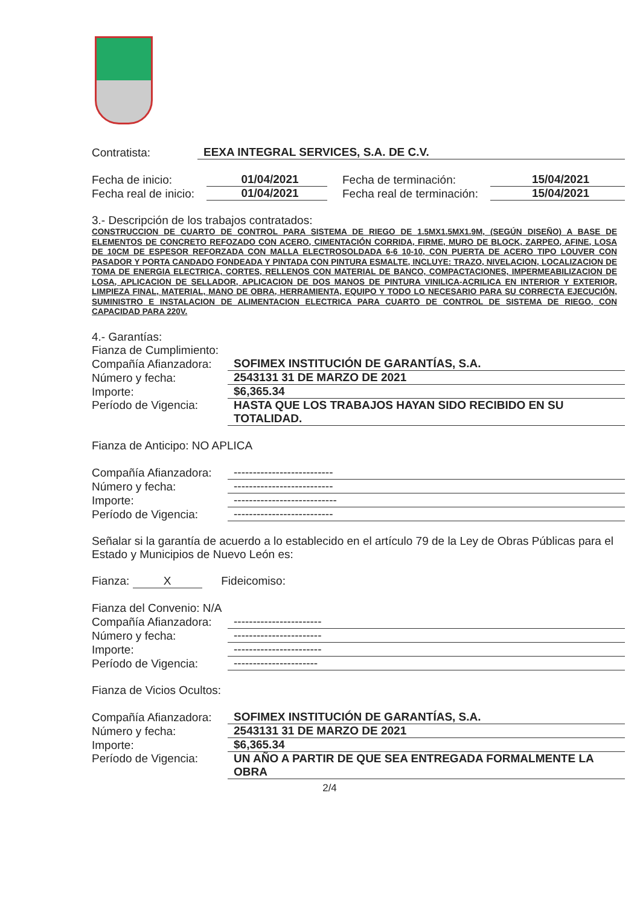Contratista: EEXA INTEGRAL SERVICES, S.A. DE C.V.
Fecha de inicio: 01/04/2021 Fecha de terminación: 15/04/2021
Fecha real de inicio: 01/04/2021 Fecha real de terminación: 15/04/2021
3.- Descripción de los trabajos contratados:
CONSTRUCCION DE CUARTO DE CONTROL PARA SISTEMA DE RIEGO DE 1.5MX1.5MX1.9M, (SEGÚN DISEÑO) A BASE DE ELEMENTOS DE CONCRETO REFOZADO CON ACERO, CIMENTACIÓN CORRIDA, FIRME, MURO DE BLOCK, ZARPEO, AFINE, LOSA DE 10CM DE ESPESOR REFORZADA CON MALLA ELECTROSOLDADA 6-6 10-10, CON PUERTA DE ACERO TIPO LOUVER CON PASADOR Y PORTA CANDADO FONDEADA Y PINTADA CON PINTURA ESMALTE, INCLUYE: TRAZO, NIVELACION, LOCALIZACION DE TOMA DE ENERGIA ELECTRICA, CORTES, RELLENOS CON MATERIAL DE BANCO, COMPACTACIONES, IMPERMEABILIZACION DE LOSA, APLICACION DE SELLADOR, APLICACION DE DOS MANOS DE PINTURA VINILICA-ACRILICA EN INTERIOR Y EXTERIOR, LIMPIEZA FINAL, MATERIAL, MANO DE OBRA, HERRAMIENTA, EQUIPO Y TODO LO NECESARIO PARA SU CORRECTA EJECUCIÓN, SUMINISTRO E INSTALACION DE ALIMENTACION ELECTRICA PARA CUARTO DE CONTROL DE SISTEMA DE RIEGO, CON CAPACIDAD PARA 220V.
4.- Garantías:
Fianza de Cumplimiento:
Compañía Afianzadora: SOFIMEX INSTITUCIÓN DE GARANTÍAS, S.A.
Número y fecha: 2543131 31 DE MARZO DE 2021
Importe: $6,365.34
Período de Vigencia: HASTA QUE LOS TRABAJOS HAYAN SIDO RECIBIDO EN SU TOTALIDAD.
Fianza de Anticipo: NO APLICA
Compañía Afianzadora: --------------------------
Número y fecha: --------------------------
Importe: ---------------------------
Período de Vigencia: --------------------------
Señalar si la garantía de acuerdo a lo establecido en el artículo 79 de la Ley de Obras Públicas para el Estado y Municipios de Nuevo León es:
Fianza: X Fideicomiso:
Fianza del Convenio: N/A
Compañía Afianzadora: -----------------------
Número y fecha: -----------------------
Importe: -----------------------
Período de Vigencia: ----------------------
Fianza de Vicios Ocultos:
Compañía Afianzadora: SOFIMEX INSTITUCIÓN DE GARANTÍAS, S.A.
Número y fecha: 2543131 31 DE MARZO DE 2021
Importe: $6,365.34
Período de Vigencia: UN AÑO A PARTIR DE QUE SEA ENTREGADA FORMALMENTE LA OBRA
2/4